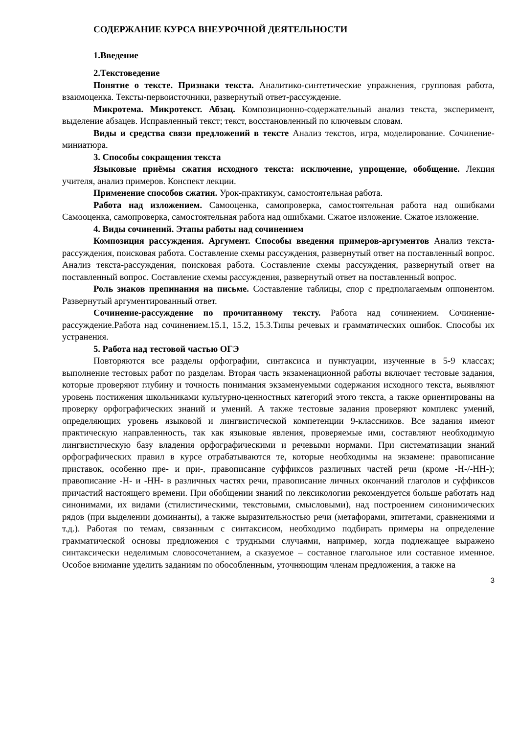СОДЕРЖАНИЕ КУРСА ВНЕУРОЧНОЙ ДЕЯТЕЛЬНОСТИ
1.Введение
2.Текстоведение
Понятие о тексте. Признаки текста. Аналитико-синтетические упражнения, групповая работа, взаимоценка. Тексты-первоисточники, развернутый ответ-рассуждение.
Микротема. Микротекст. Абзац. Композиционно-содержательный анализ текста, эксперимент, выделение абзацев. Исправленный текст; текст, восстановленный по ключевым словам.
Виды и средства связи предложений в тексте Анализ текстов, игра, моделирование. Сочинение- миниатюра.
3. Способы сокращения текста
Языковые приёмы сжатия исходного текста: исключение, упрощение, обобщение. Лекция учителя, анализ примеров. Конспект лекции.
Применение способов сжатия. Урок-практикум, самостоятельная работа.
Работа над изложением. Самооценка, самопроверка, самостоятельная работа над ошибками Самооценка, самопроверка, самостоятельная работа над ошибками. Сжатое изложение. Сжатое изложение.
4. Виды сочинений. Этапы работы над сочинением
Композиция рассуждения. Аргумент. Способы введения примеров-аргументов Анализ текста-рассуждения, поисковая работа. Составление схемы рассуждения, развернутый ответ на поставленный вопрос. Анализ текста-рассуждения, поисковая работа. Составление схемы рассуждения, развернутый ответ на поставленный вопрос. Составление схемы рассуждения, развернутый ответ на поставленный вопрос.
Роль знаков препинания на письме. Составление таблицы, спор с предполагаемым оппонентом. Развернутый аргументированный ответ.
Сочинение-рассуждение по прочитанному тексту. Работа над сочинением. Сочинение-рассуждение.Работа над сочинением.15.1, 15.2, 15.3.Типы речевых и грамматических ошибок. Способы их устранения.
5. Работа над тестовой частью ОГЭ
Повторяются все разделы орфографии, синтаксиса и пунктуации, изученные в 5-9 классах; выполнение тестовых работ по разделам. Вторая часть экзаменационной работы включает тестовые задания, которые проверяют глубину и точность понимания экзаменуемыми содержания исходного текста, выявляют уровень постижения школьниками культурно-ценностных категорий этого текста, а также ориентированы на проверку орфографических знаний и умений. А также тестовые задания проверяют комплекс умений, определяющих уровень языковой и лингвистической компетенции 9-классников. Все задания имеют практическую направленность, так как языковые явления, проверяемые ими, составляют необходимую лингвистическую базу владения орфографическими и речевыми нормами. При систематизации знаний орфографических правил в курсе отрабатываются те, которые необходимы на экзамене: правописание приставок, особенно пре- и при-, правописание суффиксов различных частей речи (кроме -Н-/-НН-); правописание -Н- и -НН- в различных частях речи, правописание личных окончаний глаголов и суффиксов причастий настоящего времени. При обобщении знаний по лексикологии рекомендуется больше работать над синонимами, их видами (стилистическими, текстовыми, смысловыми), над построением синонимических рядов (при выделении доминанты), а также выразительностью речи (метафорами, эпитетами, сравнениями и т.д.). Работая по темам, связанным с синтаксисом, необходимо подбирать примеры на определение грамматической основы предложения с трудными случаями, например, когда подлежащее выражено синтаксически неделимым словосочетанием, а сказуемое – составное глагольное или составное именное. Особое внимание уделить заданиям по обособленным, уточняющим членам предложения, а также на
3